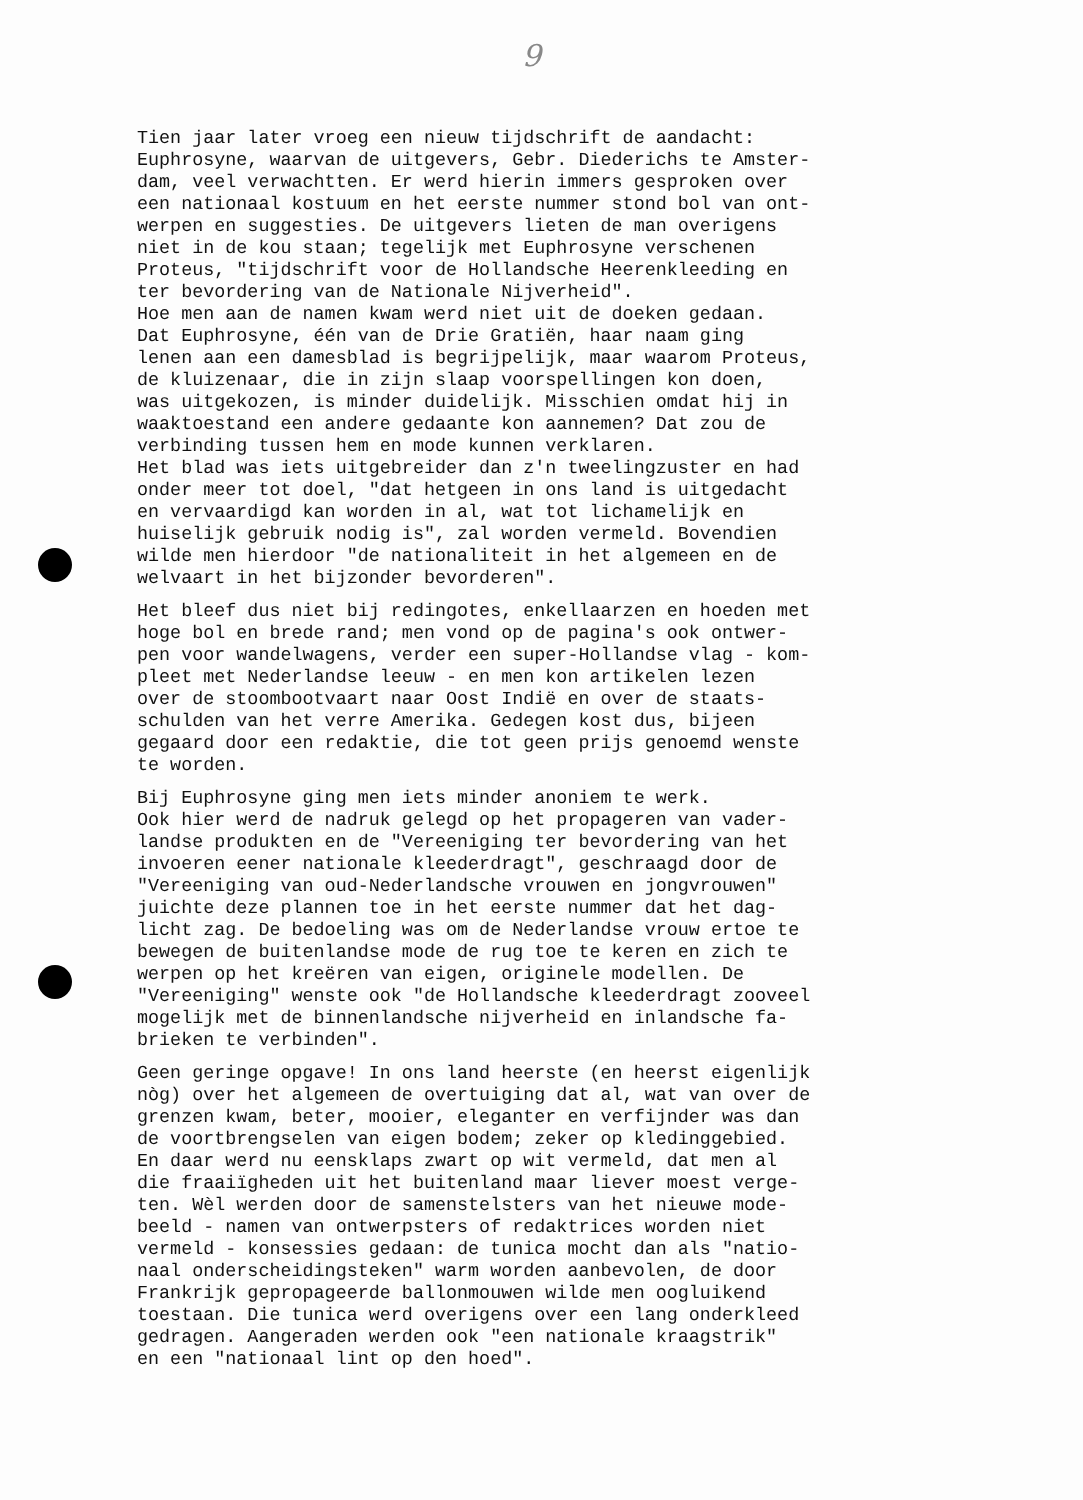9
Tien jaar later vroeg een nieuw tijdschrift de aandacht: Euphrosyne, waarvan de uitgevers, Gebr. Diederichs te Amster- dam, veel verwachtten. Er werd hierin immers gesproken over een nationaal kostuum en het eerste nummer stond bol van ont- werpen en suggesties. De uitgevers lieten de man overigens niet in de kou staan; tegelijk met Euphrosyne verschenen Proteus, "tijdschrift voor de Hollandsche Heerenkleeding en ter bevordering van de Nationale Nijverheid". Hoe men aan de namen kwam werd niet uit de doeken gedaan. Dat Euphrosyne, één van de Drie Gratiën, haar naam ging lenen aan een damesblad is begrijpelijk, maar waarom Proteus, de kluizenaar, die in zijn slaap voorspellingen kon doen, was uitgekozen, is minder duidelijk. Misschien omdat hij in waaktoestand een andere gedaante kon aannemen? Dat zou de verbinding tussen hem en mode kunnen verklaren. Het blad was iets uitgebreider dan z'n tweelingzuster en had onder meer tot doel, "dat hetgeen in ons land is uitgedacht en vervaardigd kan worden in al, wat tot lichamelijk en huiselijk gebruik nodig is", zal worden vermeld. Bovendien wilde men hierdoor "de nationaliteit in het algemeen en de welvaart in het bijzonder bevorderen".
Het bleef dus niet bij redingotes, enkellaarzen en hoeden met hoge bol en brede rand; men vond op de pagina's ook ontwer- pen voor wandelwagens, verder een super-Hollandse vlag - kom- pleet met Nederlandse leeuw - en men kon artikelen lezen over de stoombootvaart naar Oost Indië en over de staats- schulden van het verre Amerika. Gedegen kost dus, bijeen gegaard door een redaktie, die tot geen prijs genoemd wenste te worden.
Bij Euphrosyne ging men iets minder anoniem te werk. Ook hier werd de nadruk gelegd op het propageren van vader- landse produkten en de "Vereeniging ter bevordering van het invoeren eener nationale kleederdragt", geschraagd door de "Vereeniging van oud-Nederlandsche vrouwen en jongvrouwen" juichte deze plannen toe in het eerste nummer dat het dag- licht zag. De bedoeling was om de Nederlandse vrouw ertoe te bewegen de buitenlandse mode de rug toe te keren en zich te werpen op het kreëren van eigen, originele modellen. De "Vereeniging" wenste ook "de Hollandsche kleederdragt zooveel mogelijk met de binnenlandsche nijverheid en inlandsche fa- brieken te verbinden".
Geen geringe opgave! In ons land heerste (en heerst eigenlijk nòg) over het algemeen de overtuiging dat al, wat van over de grenzen kwam, beter, mooier, eleganter en verfijnder was dan de voortbrengselen van eigen bodem; zeker op kledinggebied. En daar werd nu eensklaps zwart op wit vermeld, dat men al die fraaiïgheden uit het buitenland maar liever moest verge- ten. Wèl werden door de samenstelsters van het nieuwe mode- beeld - namen van ontwerpsters of redaktrices worden niet vermeld - konsessies gedaan: de tunica mocht dan als "natio- naal onderscheidingsteken" warm worden aanbevolen, de door Frankrijk gepropageerde ballonmouwen wilde men oogluikend toestaan. Die tunica werd overigens over een lang onderkleed gedragen. Aangeraden werden ook "een nationale kraagstrik" en een "nationaal lint op den hoed".